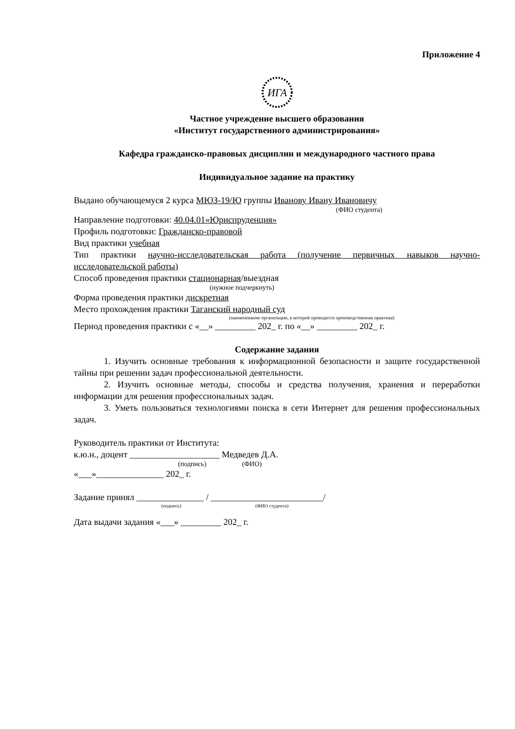Приложение 4
ИГА
Частное учреждение высшего образования
«Институт государственного администрирования»
Кафедра гражданско-правовых дисциплин и международного частного права
Индивидуальное задание на практику
Выдано обучающемуся 2 курса МЮЗ-19/Ю группы Иванову Ивану Ивановичу
(ФИО студента)
Направление подготовки: 40.04.01«Юриспруденция»
Профиль подготовки: Гражданско-правовой
Вид практики учебная
Тип практики научно-исследовательская работа (получение первичных навыков научно-исследовательской работы)
Способ проведения практики стационарная/выездная
(нужное подчеркнуть)
Форма проведения практики дискретная
Место прохождения практики Таганский народный суд
(наименование организации, в которой проводится производственная практика)
Период проведения практики с «__» _________ 202_ г. по «__» _________ 202_ г.
Содержание задания
1. Изучить основные требования к информационной безопасности и защите государственной тайны при решении задач профессиональной деятельности.
2. Изучить основные методы, способы и средства получения, хранения и переработки информации для решения профессиональных задач.
3. Уметь пользоваться технологиями поиска в сети Интернет для решения профессиональных задач.
Руководитель практики от Института:
к.ю.н., доцент ____________________ Медведев Д.А.
(подпись) (ФИО)
«___»_______________ 202_ г.
Задание принял _______________ / _________________________/
(подпись) (ФИО студента)
Дата выдачи задания «___» _________ 202_ г.